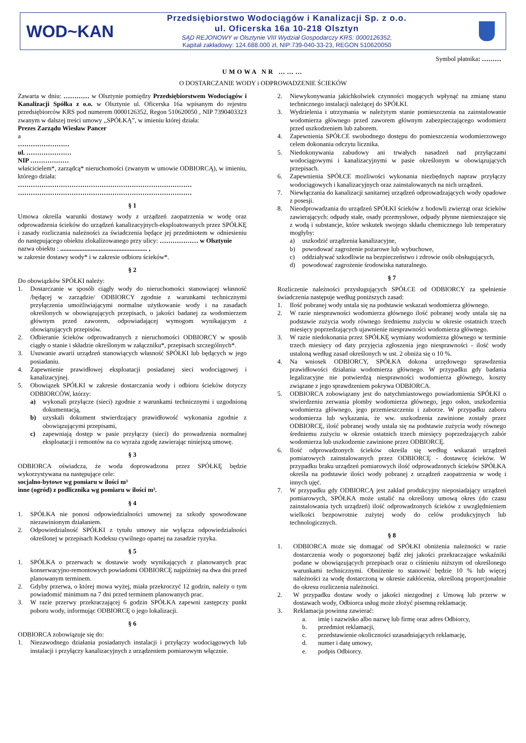WOD~KAN
Przedsiębiorstwo Wodociągów i Kanalizacji Sp. z o.o.
ul. Oficerska 16a 10-218 Olsztyn
SĄD REJONOWY w Olsztynie VIII Wydział Gospodarczy KRS: 0000126352,
Kapitał zakładowy: 124.688.000 zł, NIP:739-040-33-23, REGON 510620050
Symbol płatnika: ………
UMOWA NR ………
O DOSTARCZANIE WODY i ODPROWADZENIE ŚCIEKÓW
Zawarta w dniu: ………… w Olsztynie pomiędzy Przedsiębiorstwem Wodociągów i Kanalizacji Spółka z o.o. w Olsztynie ul. Oficerska 16a wpisanym do rejestru przedsiębiorców KRS pod numerem 0000126352, Regon 510620050 , NIP 7390403323 zwanym w dalszej treści umowy ,,SPÓŁKĄ”, w imieniu której działa:
Prezes Zarządu Wiesław Pancer
a
……………………
ul. …………………
NIP ………………
właścicielem*, zarządcą* nieruchomości (zwanym w umowie ODBIORCĄ), w imieniu, którego działa:
………………………………………………………………………
………………………………………………………………………
§ 1
Umowa określa warunki dostawy wody z urządzeń zaopatrzenia w wodę oraz odprowadzenia ścieków do urządzeń kanalizacyjnych-eksploatowanych przez SPÓŁKĘ i zasady rozliczania należności za świadczenia będące jej przedmiotem w odniesieniu do następującego obiektu zlokalizowanego przy ulicy: ……………… w Olsztynie
nazwa obiektu : ...................................................... ,
w zakresie dostawy wody* i w zakresie odbioru ścieków*.
§ 2
Do obowiązków SPÓŁKI należy:
1. Dostarczanie w sposób ciągły wody do nieruchomości stanowiącej własność /będącej w zarządzie/ ODBIORCY zgodnie z warunkami technicznymi przyłączenia umożliwiającymi normalne użytkowanie wody i na zasadach określonych w obowiązujących przepisach, o jakości badanej za wodomierzem głównym przed zaworem, odpowiadającej wymogom wynikającym z obowiązujących przepisów.
2. Odbieranie ścieków odprowadzanych z nieruchomości ODBIORCY w sposób ciągły o stanie i składzie określonym w załączniku*, przepisach szczególnych*.
3. Usuwanie awarii urządzeń stanowiących własność SPÓŁKI lub będących w jego posiadaniu.
4. Zapewnienie prawidłowej eksploatacji posiadanej sieci wodociągowej i kanalizacyjnej.
5. Obowiązek SPÓŁKI w zakresie dostarczania wody i odbioru ścieków dotyczy ODBIORCÓW, którzy:
a) wykonali przyłącze (sieci) zgodnie z warunkami technicznymi i uzgodnioną dokumentacją,
b) uzyskali dokument stwierdzający prawidłowość wykonania zgodnie z obowiązującymi przepisami,
c) zapewniają dostęp w pasie przyłączy (sieci) do prowadzenia normalnej eksploatacji i remontów na co wyraża zgodę zawierając niniejszą umowę.
§ 3
ODBIORCA oświadcza, że woda doprowadzona przez SPÓŁKĘ będzie wykorzystywana na następujące cele:
socjalno-bytowe wg pomiaru w ilości m³
inne (ogród) z podlicznika wg pomiaru w ilości m³.
§ 4
1. SPÓŁKA nie ponosi odpowiedzialności umownej za szkody spowodowane niezawinionym działaniem.
2. Odpowiedzialność SPÓŁKI z tytułu umowy nie wyłącza odpowiedzialności określonej w przepisach Kodeksu cywilnego opartej na zasadzie ryzyka.
§ 5
1. SPÓŁKA o przerwach w dostawie wody wynikających z planowanych prac konserwacyjno-remontowych powiadomi ODBIORCĘ najpóźniej na dwa dni przed planowanym terminem.
2. Gdyby przerwa, o której mowa wyżej, miała przekroczyć 12 godzin, należy o tym powiadomić minimum na 7 dni przed terminem planowanych prac.
3. W razie przerwy przekraczającej 6 godzin SPÓŁKA zapewni zastępczy punkt poboru wody, informując ODBIORCĘ o jego lokalizacji.
§ 6
ODBIORCA zobowiązuje się do:
1. Niezawodnego działania posiadanych instalacji i przyłączy wodociągowych lub instalacji i przyłączy kanalizacyjnych z urządzeniem pomiarowym włącznie.
2. Niewykonywania jakichkolwiek czynności mogących wpłynąć na zmianę stanu technicznego instalacji należącej do SPÓŁKI.
3. Wydzielenia i utrzymania w należytym stanie pomieszczenia na zainstalowanie wodomierza głównego przed zaworem głównym zabezpieczającego wodomierz przed uszkodzeniem lub zaborem.
4. Zapewnienia SPÓŁCE swobodnego dostępu do pomieszczenia wodomierzowego celem dokonania odczytu licznika.
5. Niedokonywania zabudowy ani trwałych nasadzeń nad przyłączami wodociągowymi i kanalizacyjnymi w pasie określonym w obowiązujących przepisach.
6. Zapewnienia SPÓŁCE możliwości wykonania niezbędnych napraw przyłączy wodociągowych i kanalizacyjnych oraz zainstalowanych na nich urządzeń.
7. Niewłączania do kanalizacji sanitarnej urządzeń odprowadzających wody opadowe z posesji.
8. Nieodprowadzania do urządzeń SPÓŁKI ścieków z hodowli zwierząt oraz ścieków zawierających: odpady stałe, osady przemysłowe, odpady płynne niemieszające się z wodą i substancje, które wskutek swojego składu chemicznego lub temperatury mogłyby:
a) uszkodzić urządzenia kanalizacyjne,
b) powodować zagrożenie pożarowe lub wybuchowe,
c) oddziaływać szkodliwie na bezpieczeństwo i zdrowie osób obsługujących,
d) powodować zagrożenie środowiska naturalnego.
§ 7
Rozliczenie należności przysługujących SPÓŁCE od ODBIORCY za spełnienie świadczenia następuje według poniższych zasad:
1. Ilość pobranej wody ustala się na podstawie wskazań wodomierza głównego.
2. W razie niesprawności wodomierza głównego ilość pobranej wody ustala się na podstawie zużycia wody równego średniemu zużyciu w okresie ostatnich trzech miesięcy poprzedzających ujawnienie niesprawności wodomierza głównego.
3. W razie niedokonania przez SPÓŁKĘ wymiany wodomierza głównego w terminie trzech miesięcy od daty przyjęcia zgłoszenia jego niesprawności - ilość wody ustaloną według zasad określonych w ust. 2 obniża się o 10 %.
4. Na wniosek ODBIORCY, SPÓŁKA dokona urzędowego sprawdzenia prawidłowości działania wodomierza głównego. W przypadku gdy badania legalizacyjne nie potwierdzą niesprawności wodomierza głównego, koszty związane z jego sprawdzeniem pokrywa ODBIORCA.
5. ODBIORCA zobowiązany jest do natychmiastowego powiadomienia SPÓŁKI o stwierdzeniu zerwania plomby wodomierza głównego, jego osłon, uszkodzenia wodomierza głównego, jego przemieszczeniu i zaborze. W przypadku zaboru wodomierza lub wykazania, że ww. uszkodzenia zawinione zostały przez ODBIORCĘ, ilość pobranej wody ustala się na podstawie zużycia wody równego średniemu zużyciu w okresie ostatnich trzech miesięcy poprzedzających zabór wodomierza lub uszkodzenie zawinione przez ODBIORCĘ.
6. Ilość odprowadzonych ścieków określa się według wskazań urządzeń pomiarowych zainstalowanych przez ODBIORCĘ - dostawcę ścieków. W przypadku braku urządzeń pomiarowych ilość odprowadzonych ścieków SPÓŁKA określa na podstawie ilości wody pobranej z urządzeń zaopatrzenia w wodę i innych ujęć.
7. W przypadku gdy ODBIORCĄ jest zakład produkcyjny nieposiadający urządzeń pomiarowych, SPÓŁKA może ustalić na określony umową okres (do czasu zainstalowania tych urządzeń) ilość odprowadzonych ścieków z uwzględnieniem wielkości bezpowrotnie zużytej wody do celów produkcyjnych lub technologicznych.
§ 8
1. ODBIORCA może się domagać od SPÓŁKI obniżenia należności w razie dostarczenia wody o pogorszonej bądź złej jakości przekraczające wskaźniki podane w obowiązujących przepisach oraz o ciśnieniu niższym od określonego warunkami technicznymi. Obniżenie to stanowić będzie 10 % lub więcej należności za wodę dostarczoną w okresie zakłócenia, określoną proporcjonalnie do okresu rozliczenia należności.
2. W przypadku dostaw wody o jakości niezgodnej z Umową lub przerw w dostawach wody, Odbiorca usług może złożyć pisemną reklamację.
3. Reklamacja powinna zawierać:
a. imię i nazwisko albo nazwę lub firmę oraz adres Odbiorcy,
b. przedmiot reklamacji,
c. przedstawienie okoliczności uzasadniających reklamację,
d. numer i datę umowy,
e. podpis Odbiorcy.